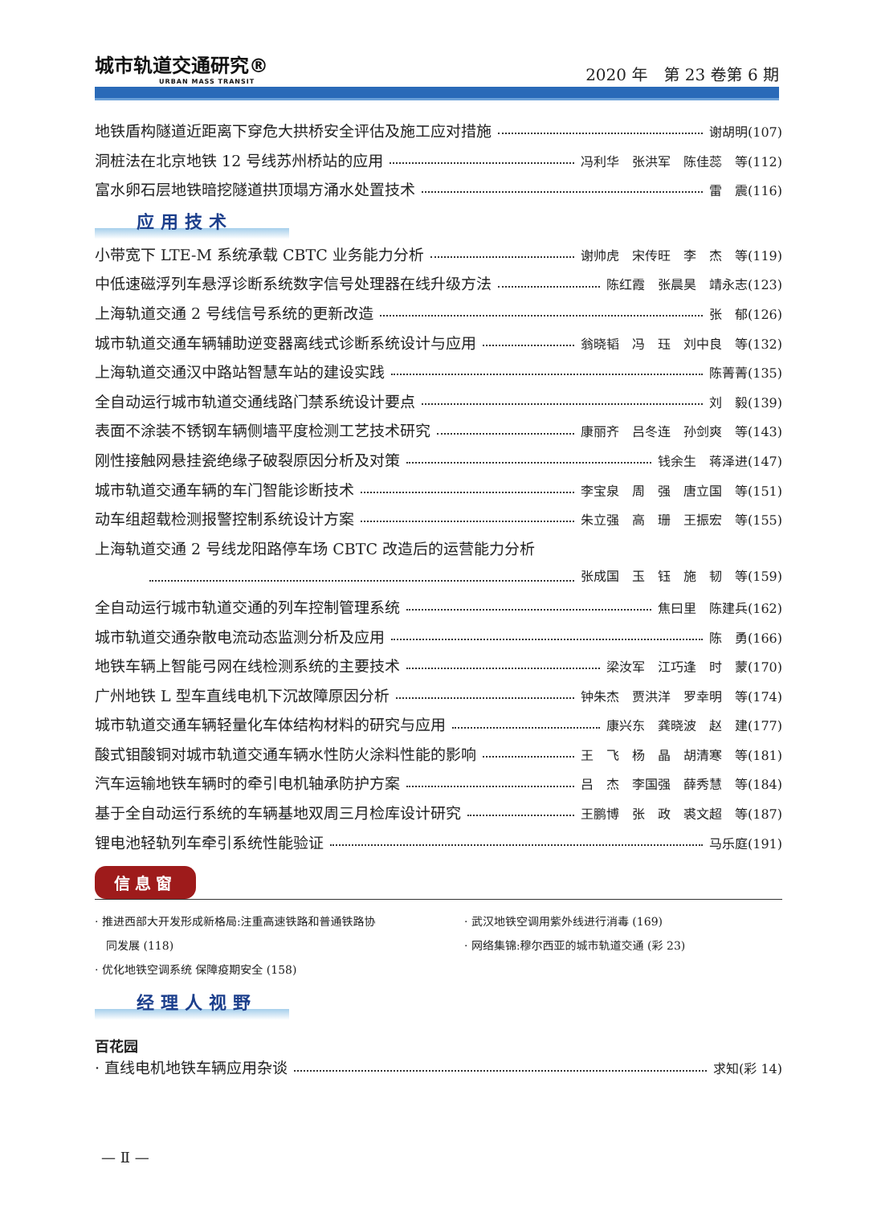城市轨道交通研究®
URBAN MASS TRANSIT
2020 年　第 23 卷第 6 期
地铁盾构隧道近距离下穿危大拱桥安全评估及施工应对措施 谢胡明(107)
洞桩法在北京地铁 12 号线苏州桥站的应用 冯利华　张洪军　陈佳蕊　等(112)
富水卵石层地铁暗挖隧道拱顶塌方涌水处置技术 雷　震(116)
应用技术
小带宽下 LTE-M 系统承载 CBTC 业务能力分析 谢帅虎　宋传旺　李　杰　等(119)
中低速磁浮列车悬浮诊断系统数字信号处理器在线升级方法 陈红霞　张晨昊　靖永志(123)
上海轨道交通 2 号线信号系统的更新改造 张　郁(126)
城市轨道交通车辆辅助逆变器离线式诊断系统设计与应用 翁晓韬　冯　珏　刘中良　等(132)
上海轨道交通汉中路站智慧车站的建设实践 陈菁菁(135)
全自动运行城市轨道交通线路门禁系统设计要点 刘　毅(139)
表面不涂装不锈钢车辆侧墙平度检测工艺技术研究 康丽齐　吕冬连　孙剑爽　等(143)
刚性接触网悬挂瓷绝缘子破裂原因分析及对策 钱余生　蒋泽进(147)
城市轨道交通车辆的车门智能诊断技术 李宝泉　周　强　唐立国　等(151)
动车组超载检测报警控制系统设计方案 朱立强　高　珊　王振宏　等(155)
上海轨道交通 2 号线龙阳路停车场 CBTC 改造后的运营能力分析
张成国　玉　钰　施　韧　等(159)
全自动运行城市轨道交通的列车控制管理系统 焦曰里　陈建兵(162)
城市轨道交通杂散电流动态监测分析及应用 陈　勇(166)
地铁车辆上智能弓网在线检测系统的主要技术 梁汝军　江巧逢　时　蒙(170)
广州地铁 L 型车直线电机下沉故障原因分析 钟朱杰　贾洪洋　罗幸明　等(174)
城市轨道交通车辆轻量化车体结构材料的研究与应用 康兴东　龚晓波　赵　建(177)
酸式钼酸铜对城市轨道交通车辆水性防火涂料性能的影响 王　飞　杨　晶　胡清寒　等(181)
汽车运输地铁车辆时的牵引电机轴承防护方案 吕　杰　李国强　薛秀慧　等(184)
基于全自动运行系统的车辆基地双周三月检库设计研究 王鹏博　张　政　裘文超　等(187)
锂电池轻轨列车牵引系统性能验证 马乐庭(191)
信息窗
· 推进西部大开发形成新格局:注重高速铁路和普通铁路协
　同发展 (118)
· 优化地铁空调系统 保障疫期安全 (158)
· 武汉地铁空调用紫外线进行消毒 (169)
· 网络集锦:穆尔西亚的城市轨道交通 (彩 23)
经理人视野
百花园
· 直线电机地铁车辆应用杂谈 求知(彩 14)
— Ⅱ —